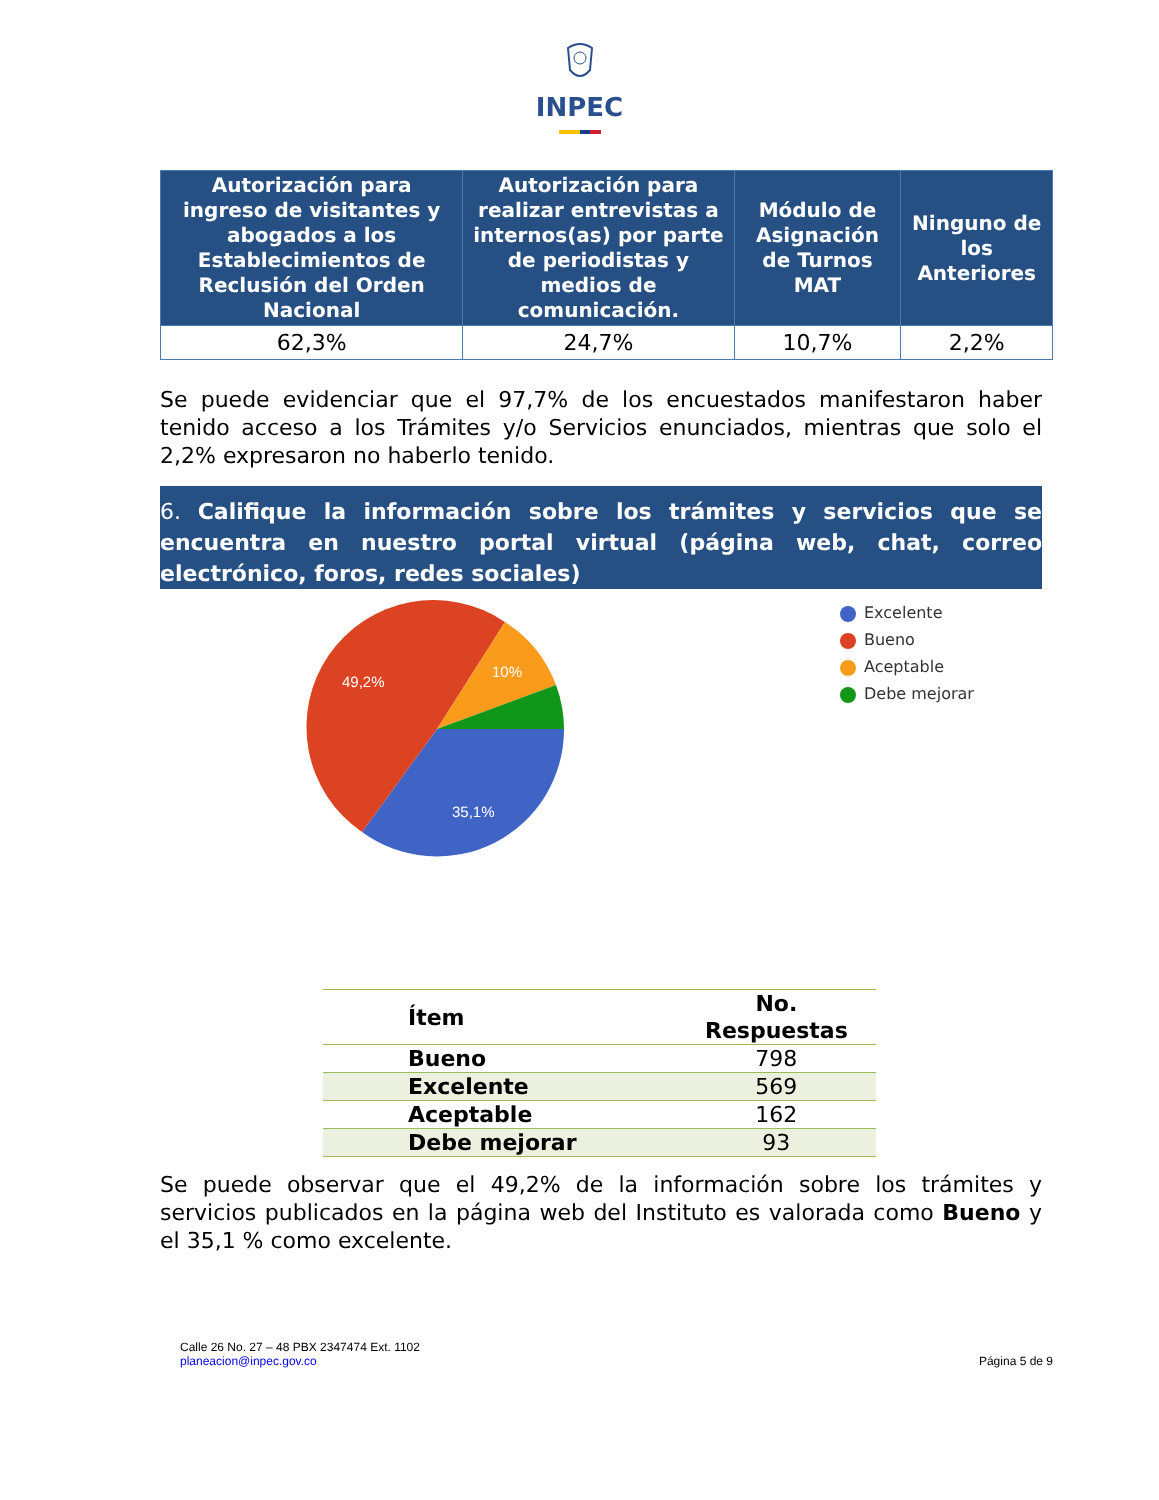INPEC
| Autorización para ingreso de visitantes y abogados a los Establecimientos de Reclusión del Orden Nacional | Autorización para realizar entrevistas a internos(as) por parte de periodistas y medios de comunicación. | Módulo de Asignación de Turnos MAT | Ninguno de los Anteriores |
| --- | --- | --- | --- |
| 62,3% | 24,7% | 10,7% | 2,2% |
Se puede evidenciar que el 97,7% de los encuestados manifestaron haber tenido acceso a los Trámites y/o Servicios enunciados, mientras que solo el 2,2% expresaron no haberlo tenido.
6. Califique la información sobre los trámites y servicios que se encuentra en nuestro portal virtual (página web, chat, correo electrónico, foros, redes sociales)
49,2%
10%
35,1%
Excelente
Bueno
Aceptable
Debe mejorar
| Ítem | No. Respuestas |
| --- | --- |
| Bueno | 798 |
| Excelente | 569 |
| Aceptable | 162 |
| Debe mejorar | 93 |
Se puede observar que el 49,2% de la información sobre los trámites y servicios publicados en la página web del Instituto es valorada como Bueno y el 35,1 % como excelente.
Calle 26 No. 27 – 48 PBX 2347474 Ext. 1102
planeacion@inpec.gov.co
Página 5 de 9